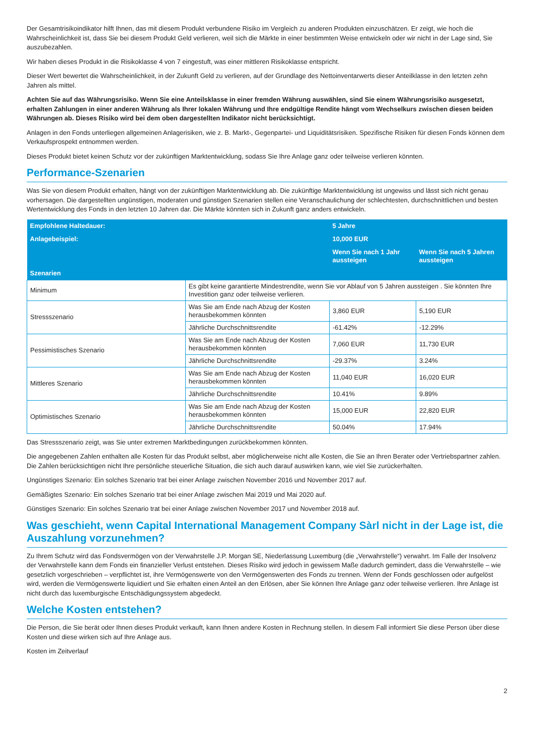Der Gesamtrisikoindikator hilft Ihnen, das mit diesem Produkt verbundene Risiko im Vergleich zu anderen Produkten einzuschätzen. Er zeigt, wie hoch die Wahrscheinlichkeit ist, dass Sie bei diesem Produkt Geld verlieren, weil sich die Märkte in einer bestimmten Weise entwickeln oder wir nicht in der Lage sind, Sie auszubezahlen.
Wir haben dieses Produkt in die Risikoklasse 4 von 7 eingestuft, was einer mittleren Risikoklasse entspricht.
Dieser Wert bewertet die Wahrscheinlichkeit, in der Zukunft Geld zu verlieren, auf der Grundlage des Nettoinventarwerts dieser Anteilklasse in den letzten zehn Jahren als mittel.
Achten Sie auf das Währungsrisiko. Wenn Sie eine Anteilsklasse in einer fremden Währung auswählen, sind Sie einem Währungsrisiko ausgesetzt, erhalten Zahlungen in einer anderen Währung als Ihrer lokalen Währung und Ihre endgültige Rendite hängt vom Wechselkurs zwischen diesen beiden Währungen ab. Dieses Risiko wird bei dem oben dargestellten Indikator nicht berücksichtigt.
Anlagen in den Fonds unterliegen allgemeinen Anlagerisiken, wie z. B. Markt-, Gegenpartei- und Liquiditätsrisiken. Spezifische Risiken für diesen Fonds können dem Verkaufsprospekt entnommen werden.
Dieses Produkt bietet keinen Schutz vor der zukünftigen Marktentwicklung, sodass Sie Ihre Anlage ganz oder teilweise verlieren könnten.
Performance-Szenarien
Was Sie von diesem Produkt erhalten, hängt von der zukünftigen Marktentwicklung ab. Die zukünftige Marktentwicklung ist ungewiss und lässt sich nicht genau vorhersagen. Die dargestellten ungünstigen, moderaten und günstigen Szenarien stellen eine Veranschaulichung der schlechtesten, durchschnittlichen und besten Wertentwicklung des Fonds in den letzten 10 Jahren dar. Die Märkte könnten sich in Zukunft ganz anders entwickeln.
| Empfohlene Haltedauer: | | 5 Jahre | |
| --- | --- | --- | --- |
| Anlagebeispiel: | | 10,000 EUR | |
| | | Wenn Sie nach 1 Jahr aussteigen | Wenn Sie nach 5 Jahren aussteigen |
| Szenarien | | | |
| Minimum | Es gibt keine garantierte Mindestrendite, wenn Sie vor Ablauf von 5 Jahren aussteigen . Sie könnten Ihre Investition ganz oder teilweise verlieren. | | |
| Stressszenario | Was Sie am Ende nach Abzug der Kosten herausbekommen könnten | 3,860 EUR | 5,190 EUR |
| | Jährliche Durchschnittsrendite | -61.42% | -12.29% |
| Pessimistisches Szenario | Was Sie am Ende nach Abzug der Kosten herausbekommen könnten | 7,060 EUR | 11,730 EUR |
| | Jährliche Durchschnittsrendite | -29.37% | 3.24% |
| Mittleres Szenario | Was Sie am Ende nach Abzug der Kosten herausbekommen könnten | 11,040 EUR | 16,020 EUR |
| | Jährliche Durchschnittsrendite | 10.41% | 9.89% |
| Optimistisches Szenario | Was Sie am Ende nach Abzug der Kosten herausbekommen könnten | 15,000 EUR | 22,820 EUR |
| | Jährliche Durchschnittsrendite | 50.04% | 17.94% |
Das Stressszenario zeigt, was Sie unter extremen Marktbedingungen zurückbekommen könnten.
Die angegebenen Zahlen enthalten alle Kosten für das Produkt selbst, aber möglicherweise nicht alle Kosten, die Sie an Ihren Berater oder Vertriebspartner zahlen. Die Zahlen berücksichtigen nicht Ihre persönliche steuerliche Situation, die sich auch darauf auswirken kann, wie viel Sie zurückerhalten.
Ungünstiges Szenario: Ein solches Szenario trat bei einer Anlage zwischen November 2016 und November 2017 auf.
Gemäßigtes Szenario: Ein solches Szenario trat bei einer Anlage zwischen Mai 2019 und Mai 2020 auf.
Günstiges Szenario: Ein solches Szenario trat bei einer Anlage zwischen November 2017 und November 2018 auf.
Was geschieht, wenn Capital International Management Company Sàrl nicht in der Lage ist, die Auszahlung vorzunehmen?
Zu Ihrem Schutz wird das Fondsvermögen von der Verwahrstelle J.P. Morgan SE, Niederlassung Luxemburg (die „Verwahrstelle“) verwahrt. Im Falle der Insolvenz der Verwahrstelle kann dem Fonds ein finanzieller Verlust entstehen. Dieses Risiko wird jedoch in gewissem Maße dadurch gemindert, dass die Verwahrstelle – wie gesetzlich vorgeschrieben – verpflichtet ist, ihre Vermögenswerte von den Vermögenswerten des Fonds zu trennen. Wenn der Fonds geschlossen oder aufgelöst wird, werden die Vermögenswerte liquidiert und Sie erhalten einen Anteil an den Erlösen, aber Sie können Ihre Anlage ganz oder teilweise verlieren. Ihre Anlage ist nicht durch das luxemburgische Entschädigungssystem abgedeckt.
Welche Kosten entstehen?
Die Person, die Sie berät oder Ihnen dieses Produkt verkauft, kann Ihnen andere Kosten in Rechnung stellen. In diesem Fall informiert Sie diese Person über diese Kosten und diese wirken sich auf Ihre Anlage aus.
Kosten im Zeitverlauf
2